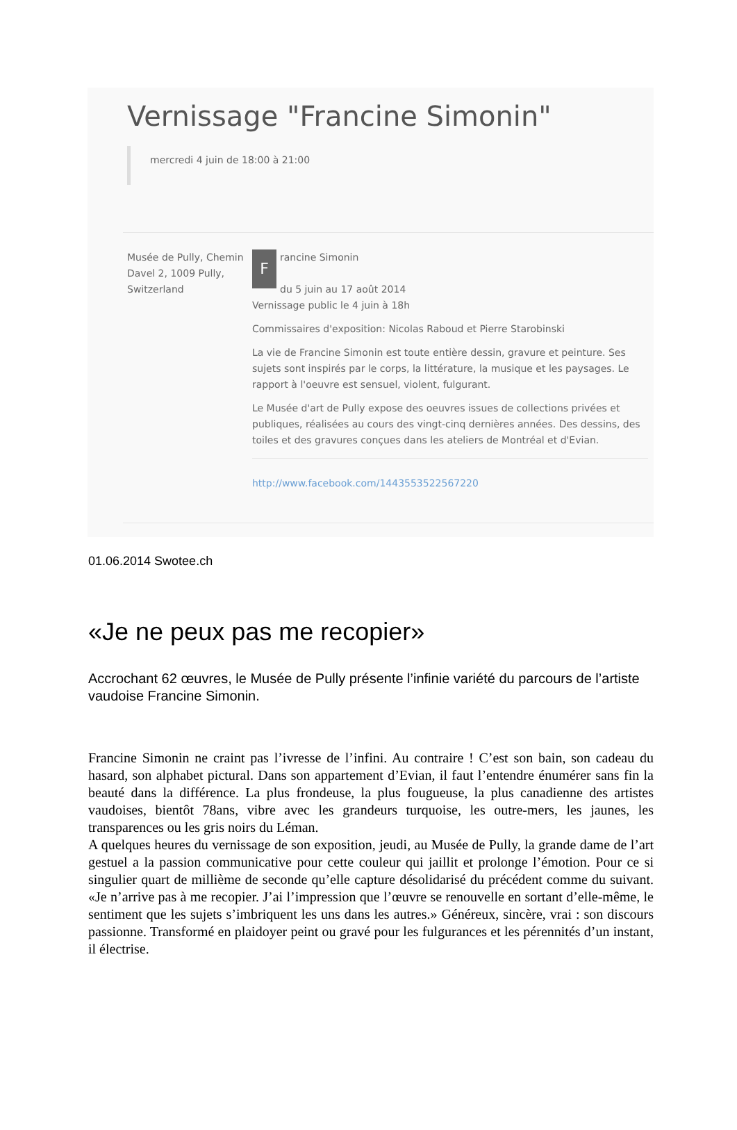Vernissage "Francine Simonin"
mercredi 4 juin de 18:00 à 21:00
Musée de Pully, Chemin Davel 2, 1009 Pully, Switzerland
Francine Simonin
du 5 juin au 17 août 2014
Vernissage public le 4 juin à 18h
Commissaires d'exposition: Nicolas Raboud et Pierre Starobinski
La vie de Francine Simonin est toute entière dessin, gravure et peinture. Ses sujets sont inspirés par le corps, la littérature, la musique et les paysages. Le rapport à l'oeuvre est sensuel, violent, fulgurant.
Le Musée d'art de Pully expose des oeuvres issues de collections privées et publiques, réalisées au cours des vingt-cinq dernières années. Des dessins, des toiles et des gravures conçues dans les ateliers de Montréal et d'Evian.
http://www.facebook.com/1443553522567220
01.06.2014 Swotee.ch
«Je ne peux pas me recopier»
Accrochant 62 œuvres, le Musée de Pully présente l’infinie variété du parcours de l’artiste vaudoise Francine Simonin.
Francine Simonin ne craint pas l’ivresse de l’infini. Au contraire ! C’est son bain, son cadeau du hasard, son alphabet pictural. Dans son appartement d’Evian, il faut l’entendre énumérer sans fin la beauté dans la différence. La plus frondeuse, la plus fougueuse, la plus canadienne des artistes vaudoises, bientôt 78ans, vibre avec les grandeurs turquoise, les outre-mers, les jaunes, les transparences ou les gris noirs du Léman.
A quelques heures du vernissage de son exposition, jeudi, au Musée de Pully, la grande dame de l’art gestuel a la passion communicative pour cette couleur qui jaillit et prolonge l’émotion. Pour ce si singulier quart de millième de seconde qu’elle capture désolidarisé du précédent comme du suivant. «Je n’arrive pas à me recopier. J’ai l’impression que l’œuvre se renouvelle en sortant d’elle-même, le sentiment que les sujets s’imbriquent les uns dans les autres.» Généreux, sincère, vrai : son discours passionne. Transformé en plaidoyer peint ou gravé pour les fulgurances et les pérennités d’un instant, il électrise.